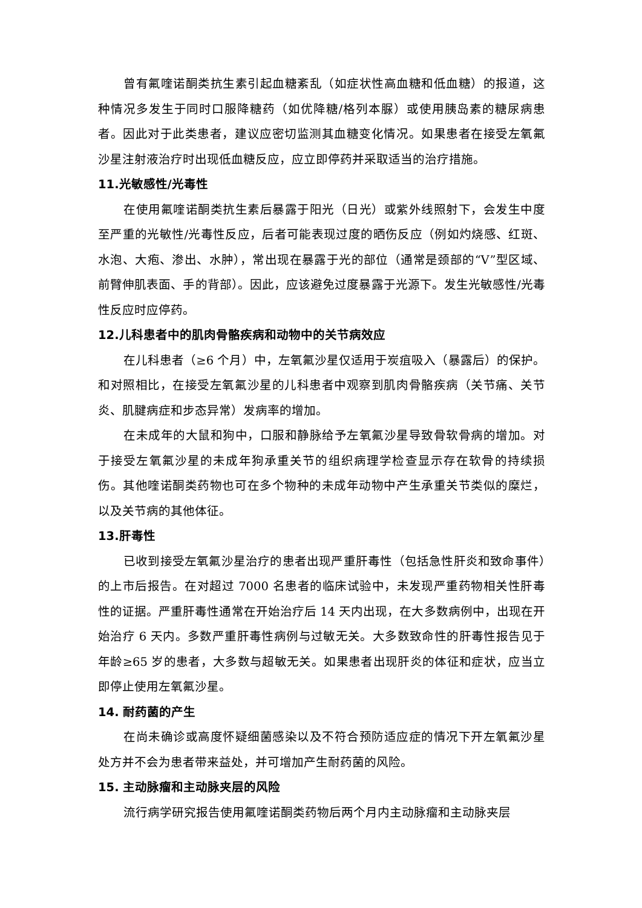曾有氟喹诺酮类抗生素引起血糖紊乱（如症状性高血糖和低血糖）的报道，这种情况多发生于同时口服降糖药（如优降糖/格列本脲）或使用胰岛素的糖尿病患者。因此对于此类患者，建议应密切监测其血糖变化情况。如果患者在接受左氧氟沙星注射液治疗时出现低血糖反应，应立即停药并采取适当的治疗措施。
11.光敏感性/光毒性
在使用氟喹诺酮类抗生素后暴露于阳光（日光）或紫外线照射下，会发生中度至严重的光敏性/光毒性反应，后者可能表现过度的晒伤反应（例如灼烧感、红斑、水泡、大疱、渗出、水肿），常出现在暴露于光的部位（通常是颈部的“V”型区域、前臂伸肌表面、手的背部）。因此，应该避免过度暴露于光源下。发生光敏感性/光毒性反应时应停药。
12.儿科患者中的肌肉骨骼疾病和动物中的关节病效应
在儿科患者（≥6 个月）中，左氧氟沙星仅适用于炭疽吸入（暴露后）的保护。和对照相比，在接受左氧氟沙星的儿科患者中观察到肌肉骨骼疾病（关节痛、关节炎、肌腱病症和步态异常）发病率的增加。
在未成年的大鼠和狗中，口服和静脉给予左氧氟沙星导致骨软骨病的增加。对于接受左氧氟沙星的未成年狗承重关节的组织病理学检查显示存在软骨的持续损伤。其他喹诺酮类药物也可在多个物种的未成年动物中产生承重关节类似的糜烂，以及关节病的其他体征。
13.肝毒性
已收到接受左氧氟沙星治疗的患者出现严重肝毒性（包括急性肝炎和致命事件）的上市后报告。在对超过 7000 名患者的临床试验中，未发现严重药物相关性肝毒性的证据。严重肝毒性通常在开始治疗后 14 天内出现，在大多数病例中，出现在开始治疗 6 天内。多数严重肝毒性病例与过敏无关。大多数致命性的肝毒性报告见于年龄≥65 岁的患者，大多数与超敏无关。如果患者出现肝炎的体征和症状，应当立即停止使用左氧氟沙星。
14. 耐药菌的产生
在尚未确诊或高度怀疑细菌感染以及不符合预防适应症的情况下开左氧氟沙星处方并不会为患者带来益处，并可增加产生耐药菌的风险。
15. 主动脉瘤和主动脉夹层的风险
流行病学研究报告使用氟喹诺酮类药物后两个月内主动脉瘤和主动脉夹层